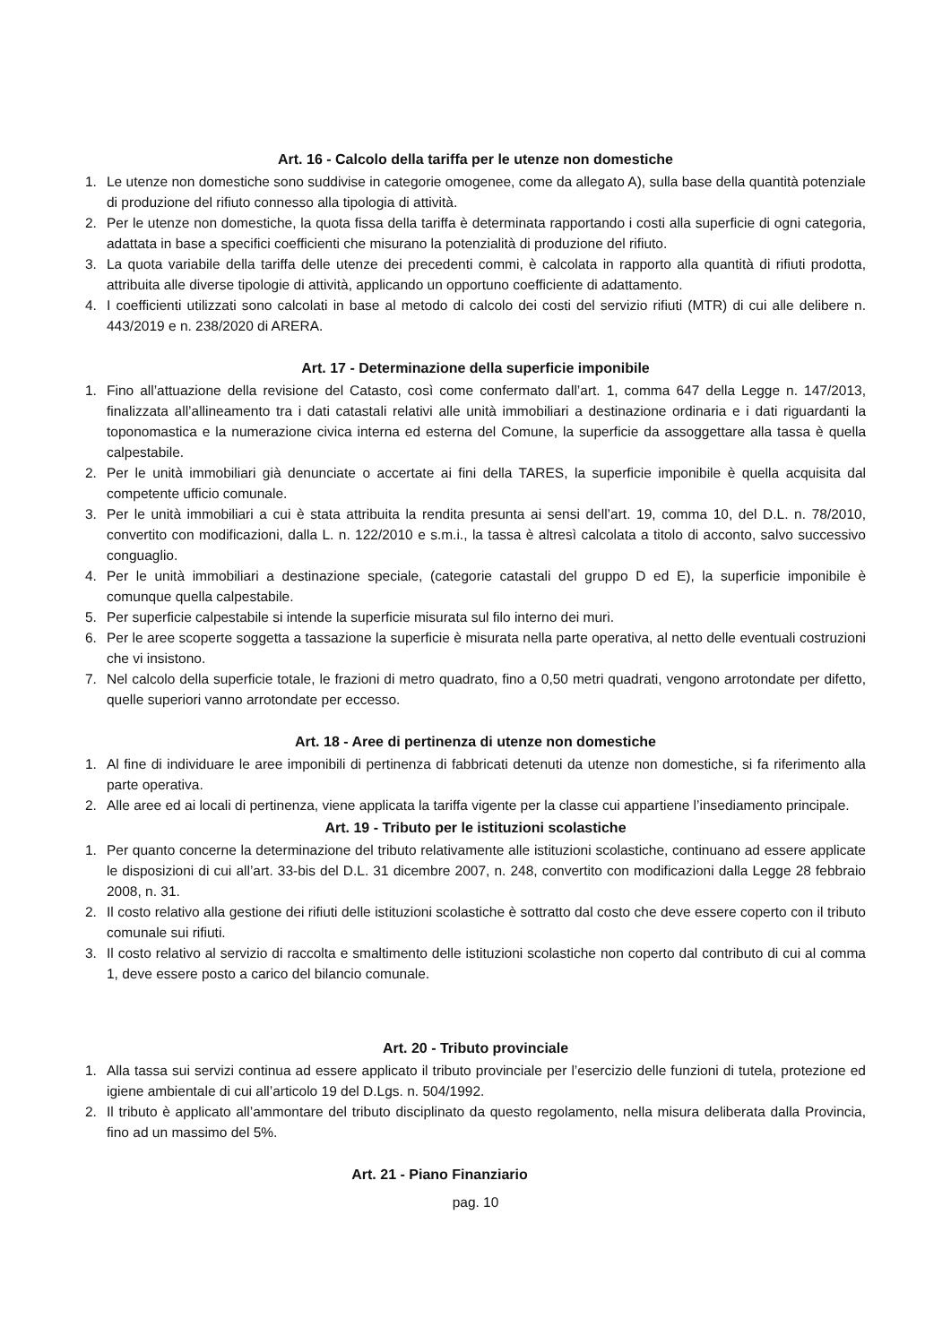Art. 16 - Calcolo della tariffa per le utenze non domestiche
1. Le utenze non domestiche sono suddivise in categorie omogenee, come da allegato A), sulla base della quantità potenziale di produzione del rifiuto connesso alla tipologia di attività.
2. Per le utenze non domestiche, la quota fissa della tariffa è determinata rapportando i costi alla superficie di ogni categoria, adattata in base a specifici coefficienti che misurano la potenzialità di produzione del rifiuto.
3. La quota variabile della tariffa delle utenze dei precedenti commi, è calcolata in rapporto alla quantità di rifiuti prodotta, attribuita alle diverse tipologie di attività, applicando un opportuno coefficiente di adattamento.
4. I coefficienti utilizzati sono calcolati in base al metodo di calcolo dei costi del servizio rifiuti (MTR) di cui alle delibere n. 443/2019 e n. 238/2020 di ARERA.
Art. 17 - Determinazione della superficie imponibile
1. Fino all’attuazione della revisione del Catasto, così come confermato dall’art. 1, comma 647 della Legge n. 147/2013, finalizzata all’allineamento tra i dati catastali relativi alle unità immobiliari a destinazione ordinaria e i dati riguardanti la toponomastica e la numerazione civica interna ed esterna del Comune, la superficie da assoggettare alla tassa è quella calpestabile.
2. Per le unità immobiliari già denunciate o accertate ai fini della TARES, la superficie imponibile è quella acquisita dal competente ufficio comunale.
3. Per le unità immobiliari a cui è stata attribuita la rendita presunta ai sensi dell’art. 19, comma 10, del D.L. n. 78/2010, convertito con modificazioni, dalla L. n. 122/2010 e s.m.i., la tassa è altresì calcolata a titolo di acconto, salvo successivo conguaglio.
4. Per le unità immobiliari a destinazione speciale, (categorie catastali del gruppo D ed E), la superficie imponibile è comunque quella calpestabile.
5. Per superficie calpestabile si intende la superficie misurata sul filo interno dei muri.
6. Per le aree scoperte soggetta a tassazione la superficie è misurata nella parte operativa, al netto delle eventuali costruzioni che vi insistono.
7. Nel calcolo della superficie totale, le frazioni di metro quadrato, fino a 0,50 metri quadrati, vengono arrotondate per difetto, quelle superiori vanno arrotondate per eccesso.
Art. 18 - Aree di pertinenza di utenze non domestiche
1. Al fine di individuare le aree imponibili di pertinenza di fabbricati detenuti da utenze non domestiche, si fa riferimento alla parte operativa.
2. Alle aree ed ai locali di pertinenza, viene applicata la tariffa vigente per la classe cui appartiene l’insediamento principale.
Art. 19 - Tributo per le istituzioni scolastiche
1. Per quanto concerne la determinazione del tributo relativamente alle istituzioni scolastiche, continuano ad essere applicate le disposizioni di cui all’art. 33-bis del D.L. 31 dicembre 2007, n. 248, convertito con modificazioni dalla Legge 28 febbraio 2008, n. 31.
2. Il costo relativo alla gestione dei rifiuti delle istituzioni scolastiche è sottratto dal costo che deve essere coperto con il tributo comunale sui rifiuti.
3. Il costo relativo al servizio di raccolta e smaltimento delle istituzioni scolastiche non coperto dal contributo di cui al comma 1, deve essere posto a carico del bilancio comunale.
Art. 20 - Tributo provinciale
1. Alla tassa sui servizi continua ad essere applicato il tributo provinciale per l’esercizio delle funzioni di tutela, protezione ed igiene ambientale di cui all’articolo 19 del D.Lgs. n. 504/1992.
2. Il tributo è applicato all’ammontare del tributo disciplinato da questo regolamento, nella misura deliberata dalla Provincia, fino ad un massimo del 5%.
Art. 21 - Piano Finanziario
pag. 10